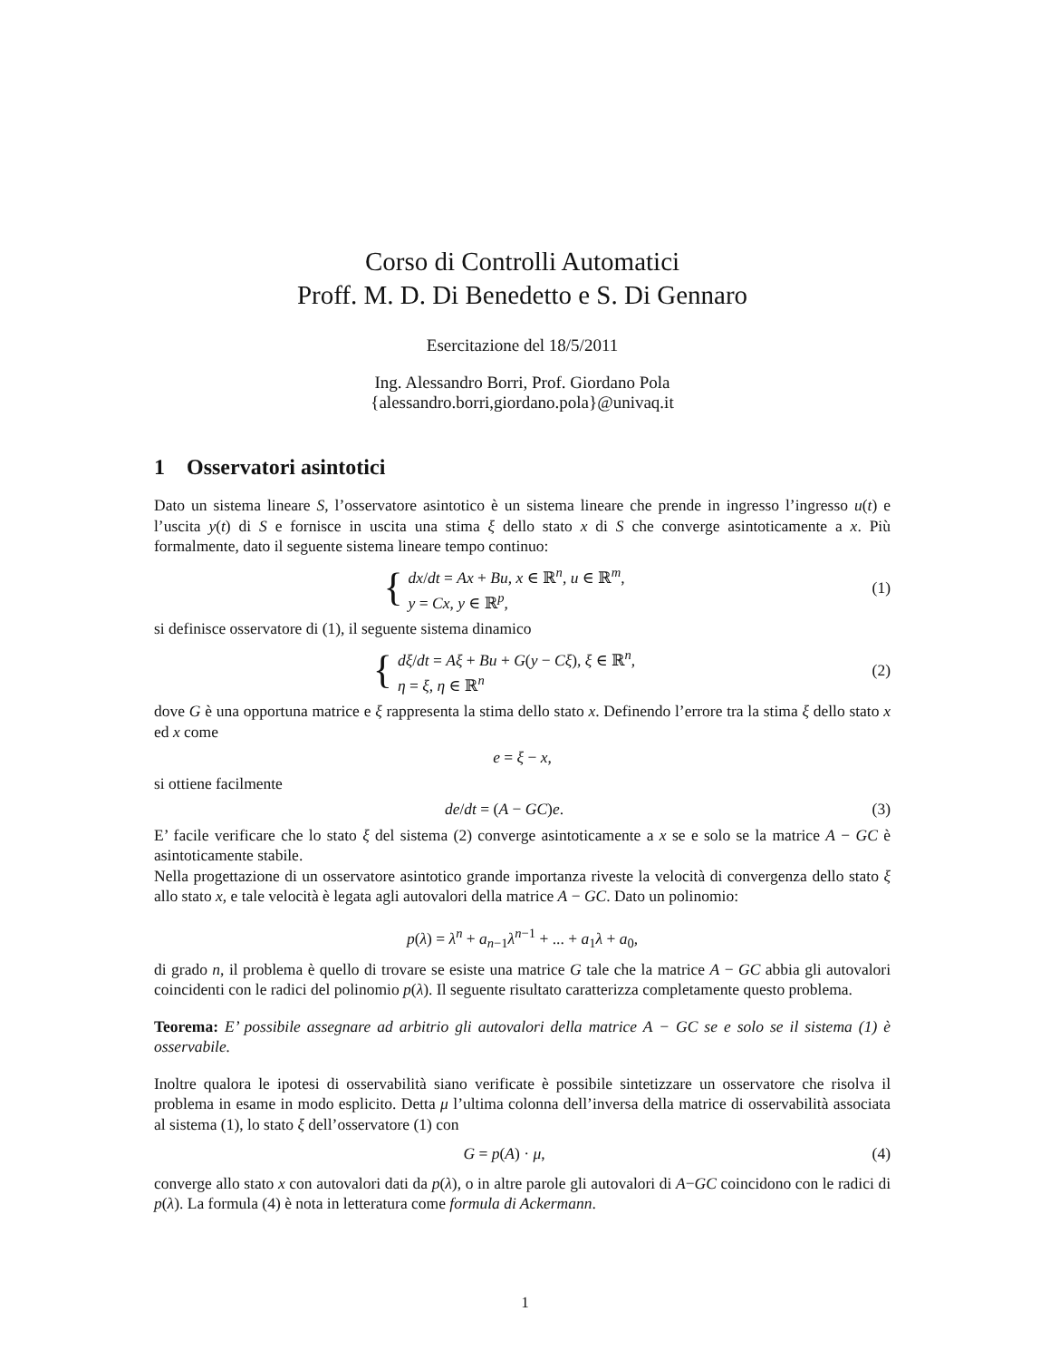Corso di Controlli Automatici
Proff. M. D. Di Benedetto e S. Di Gennaro
Esercitazione del 18/5/2011
Ing. Alessandro Borri, Prof. Giordano Pola
{alessandro.borri,giordano.pola}@univaq.it
1 Osservatori asintotici
Dato un sistema lineare S, l’osservatore asintotico è un sistema lineare che prende in ingresso l’ingresso u(t) e l’uscita y(t) di S e fornisce in uscita una stima ξ dello stato x di S che converge asintoticamente a x. Più formalmente, dato il seguente sistema lineare tempo continuo:
{ dx/dt = Ax + Bu, x ∈ ℝ<sup>n</sup>, u ∈ ℝ<sup>m</sup>,
y = Cx, y ∈ ℝ<sup>p</sup>,
(1)
si definisce osservatore di (1), il seguente sistema dinamico
{ dξ/dt = Aξ + Bu + G(y − Cξ), ξ ∈ ℝ<sup>n</sup>,
η = ξ, η ∈ ℝ<sup>n</sup>
(2)
dove G è una opportuna matrice e ξ rappresenta la stima dello stato x. Definendo l’errore tra la stima ξ dello stato x ed x come
e = ξ − x,
si ottiene facilmente
de/dt = (A − GC)e. (3)
E’ facile verificare che lo stato ξ del sistema (2) converge asintoticamente a x se e solo se la matrice A − GC è asintoticamente stabile.
Nella progettazione di un osservatore asintotico grande importanza riveste la velocità di convergenza dello stato ξ allo stato x, e tale velocità è legata agli autovalori della matrice A − GC. Dato un polinomio:
p(λ) = λ<sup>n</sup> + a<sub>n−1</sub>λ<sup>n−1</sup> + ... + a<sub>1</sub>λ + a<sub>0</sub>,
di grado n, il problema è quello di trovare se esiste una matrice G tale che la matrice A − GC abbia gli autovalori coincidenti con le radici del polinomio p(λ). Il seguente risultato caratterizza completamente questo problema.
Teorema: E’ possibile assegnare ad arbitrio gli autovalori della matrice A − GC se e solo se il sistema (1) è osservabile.
Inoltre qualora le ipotesi di osservabilità siano verificate è possibile sintetizzare un osservatore che risolva il problema in esame in modo esplicito. Detta μ l’ultima colonna dell’inversa della matrice di osservabilità associata al sistema (1), lo stato ξ dell’osservatore (1) con
G = p(A) · μ, (4)
converge allo stato x con autovalori dati da p(λ), o in altre parole gli autovalori di A−GC coincidono con le radici di p(λ). La formula (4) è nota in letteratura come formula di Ackermann.
1